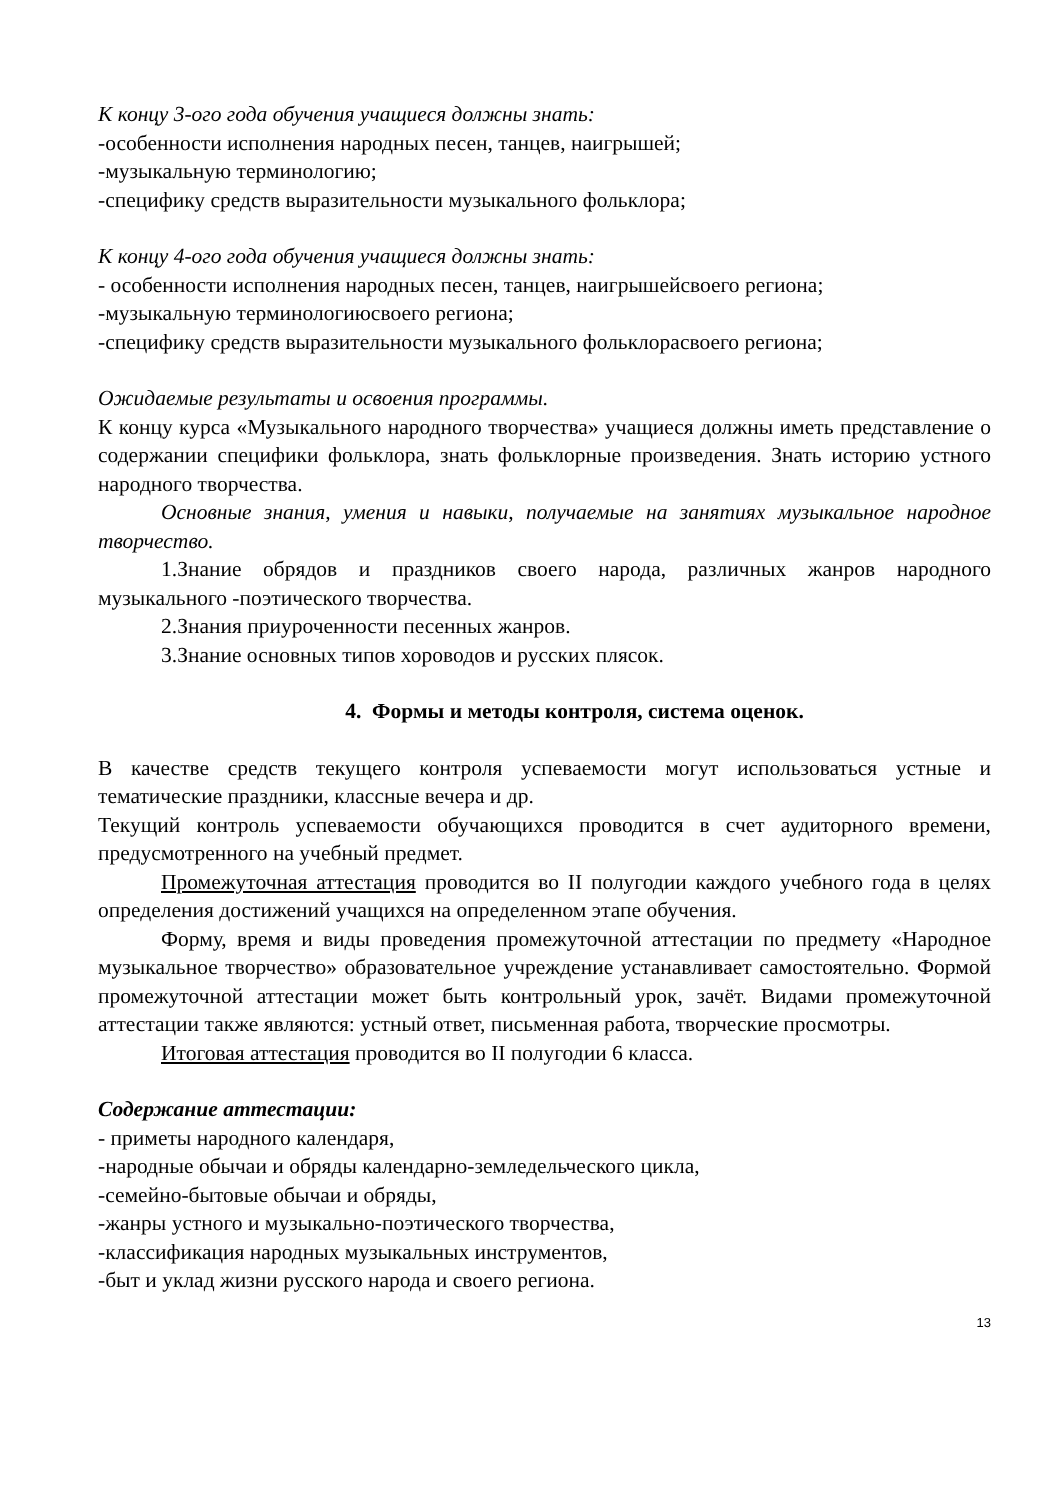К концу 3-ого года обучения учащиеся должны знать:
-особенности исполнения народных песен, танцев, наигрышей;
-музыкальную терминологию;
-специфику средств выразительности музыкального фольклора;
К концу 4-ого года обучения учащиеся должны знать:
- особенности исполнения народных песен, танцев, наигрышейсвоего региона;
-музыкальную терминологиюсвоего региона;
-специфику средств выразительности музыкального фольклорасвоего региона;
Ожидаемые результаты и освоения программы.
К концу курса «Музыкального народного творчества» учащиеся должны иметь представление о содержании специфики фольклора, знать фольклорные произведения. Знать историю устного народного творчества.
Основные знания, умения и навыки, получаемые на занятиях музыкальное народное творчество.
1.Знание обрядов и праздников своего народа, различных жанров народного музыкального -поэтического творчества.
2.Знания приуроченности песенных жанров.
3.Знание основных типов хороводов и русских плясок.
4. Формы и методы контроля, система оценок.
В качестве средств текущего контроля успеваемости могут использоваться устные и тематические праздники, классные вечера и др.
Текущий контроль успеваемости обучающихся проводится в счет аудиторного времени, предусмотренного на учебный предмет.
Промежуточная аттестация проводится во II полугодии каждого учебного года в целях определения достижений учащихся на определенном этапе обучения.
Форму, время и виды проведения промежуточной аттестации по предмету «Народное музыкальное творчество» образовательное учреждение устанавливает самостоятельно. Формой промежуточной аттестации может быть контрольный урок, зачёт. Видами промежуточной аттестации также являются: устный ответ, письменная работа, творческие просмотры.
Итоговая аттестация проводится во II полугодии 6 класса.
Содержание аттестации:
- приметы народного календаря,
-народные обычаи и обряды календарно-земледельческого цикла,
-семейно-бытовые обычаи и обряды,
-жанры устного и музыкально-поэтического творчества,
-классификация народных музыкальных инструментов,
-быт и уклад жизни русского народа и своего региона.
13